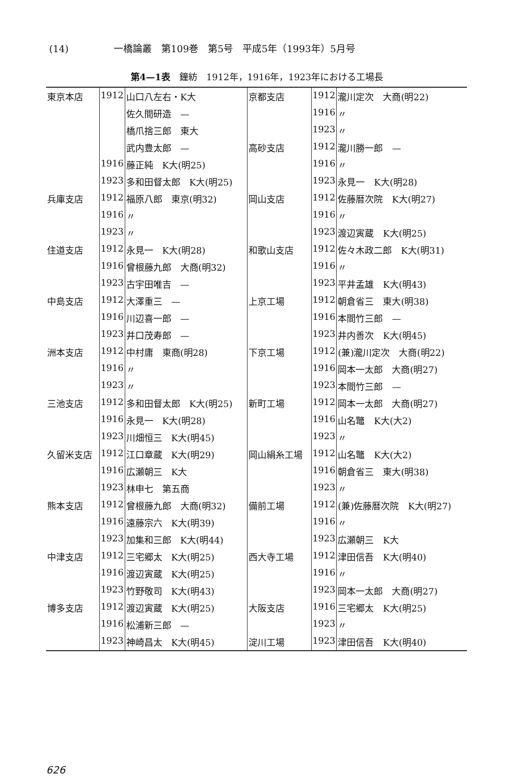(14) 一橋論叢　第109巻　第5号　平成5年（1993年）5月号
第4—1表　鐘紡　1912年，1916年，1923年における工場長
| 東京本店 | 1912 | 山口八左右・K大 | 京都支店 | 1912 | 瀧川定次 大商(明22) |
| | | 佐久間研造 — | | 1916 | 〃 |
| | | 橋爪捨三郎 東大 | | 1923 | 〃 |
| | | 武内豊太郎 — | 高砂支店 | 1912 | 瀧川勝一郎 — |
| | 1916 | 藤正純 K大(明25) | | 1916 | 〃 |
| | 1923 | 多和田督太郎 K大(明25) | | 1923 | 永見一 K大(明28) |
| 兵庫支店 | 1912 | 福原八郎 東京(明32) | 岡山支店 | 1912 | 佐藤暦次院 K大(明27) |
| | 1916 | 〃 | | 1916 | 〃 |
| | 1923 | 〃 | | 1923 | 渡辺寅蔵 K大(明25) |
| 住道支店 | 1912 | 永見一 K大(明28) | 和歌山支店 | 1912 | 佐々木政二郎 K大(明31) |
| | 1916 | 曾根藤九郎 大商(明32) | | 1916 | 〃 |
| | 1923 | 古宇田唯吉 — | | 1923 | 平井孟雄 K大(明43) |
| 中島支店 | 1912 | 大澤重三 — | 上京工場 | 1912 | 朝倉省三 東大(明38) |
| | 1916 | 川辺喜一郎 — | | 1916 | 本間竹三郎 — |
| | 1923 | 井口茂寿郎 — | | 1923 | 井内善次 K大(明45) |
| 洲本支店 | 1912 | 中村庸 東商(明28) | 下京工場 | 1912 | (兼)瀧川定次 大商(明22) |
| | 1916 | 〃 | | 1916 | 岡本一太郎 大商(明27) |
| | 1923 | 〃 | | 1923 | 本間竹三郎 — |
| 三池支店 | 1912 | 多和田督太郎 K大(明25) | 新町工場 | 1912 | 岡本一太郎 大商(明27) |
| | 1916 | 永見一 K大(明28) | | 1916 | 山名鼈 K大(大2) |
| | 1923 | 川畑恒三 K大(明45) | | 1923 | 〃 |
| 久留米支店 | 1912 | 江口章蔵 K大(明29) | 岡山絹糸工場 | 1912 | 山名鼈 K大(大2) |
| | 1916 | 広瀬朝三 K大 | | 1916 | 朝倉省三 東大(明38) |
| | 1923 | 林申七 第五商 | | 1923 | 〃 |
| 熊本支店 | 1912 | 曾根藤九郎 大商(明32) | 備前工場 | 1912 | (兼)佐藤暦次院 K大(明27) |
| | 1916 | 遠藤宗六 K大(明39) | | 1916 | 〃 |
| | 1923 | 加集和三郎 K大(明44) | | 1923 | 広瀬朝三 K大 |
| 中津支店 | 1912 | 三宅郷太 K大(明25) | 西大寺工場 | 1912 | 津田信吾 K大(明40) |
| | 1916 | 渡辺寅蔵 K大(明25) | | 1916 | 〃 |
| | 1923 | 竹野敬司 K大(明43) | | 1923 | 岡本一太郎 大商(明27) |
| 博多支店 | 1912 | 渡辺寅蔵 K大(明25) | 大阪支店 | 1916 | 三宅郷太 K大(明25) |
| | 1916 | 松浦新三郎 — | | 1923 | 〃 |
| | 1923 | 神崎昌太 K大(明45) | 淀川工場 | 1923 | 津田信吾 K大(明40) |
626